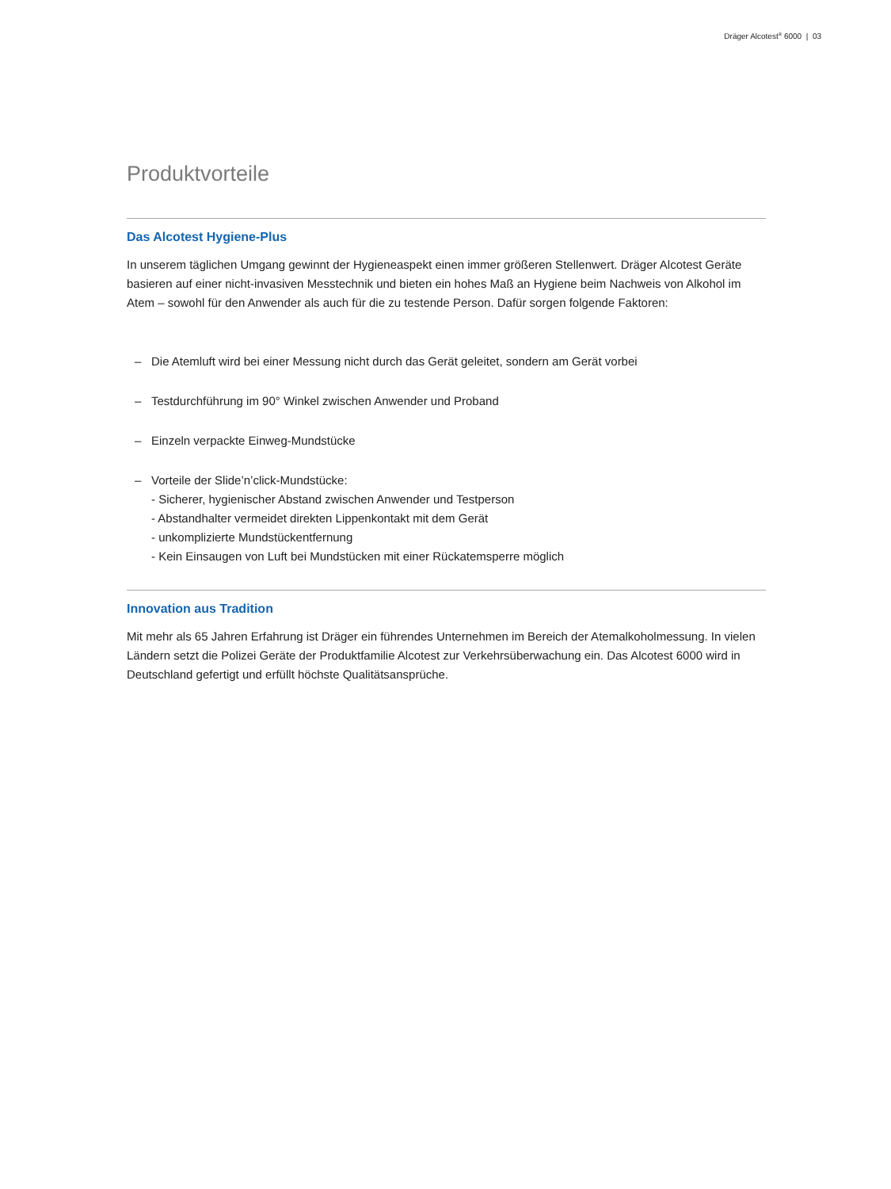Dräger Alcotest<sup>®</sup> 6000 | 03
Produktvorteile
Das Alcotest Hygiene-Plus
In unserem täglichen Umgang gewinnt der Hygieneaspekt einen immer größeren Stellenwert. Dräger Alcotest Geräte basieren auf einer nicht-invasiven Messtechnik und bieten ein hohes Maß an Hygiene beim Nachweis von Alkohol im Atem – sowohl für den Anwender als auch für die zu testende Person. Dafür sorgen folgende Faktoren:
– Die Atemluft wird bei einer Messung nicht durch das Gerät geleitet, sondern am Gerät vorbei
– Testdurchführung im 90° Winkel zwischen Anwender und Proband
– Einzeln verpackte Einweg-Mundstücke
– Vorteile der Slide’n’click-Mundstücke:
- Sicherer, hygienischer Abstand zwischen Anwender und Testperson
- Abstandhalter vermeidet direkten Lippenkontakt mit dem Gerät
- unkomplizierte Mundstückentfernung
- Kein Einsaugen von Luft bei Mundstücken mit einer Rückatemsperre möglich
Innovation aus Tradition
Mit mehr als 65 Jahren Erfahrung ist Dräger ein führendes Unternehmen im Bereich der Atemalkoholmessung. In vielen Ländern setzt die Polizei Geräte der Produktfamilie Alcotest zur Verkehrsüberwachung ein. Das Alcotest 6000 wird in Deutschland gefertigt und erfüllt höchste Qualitätsansprüche.